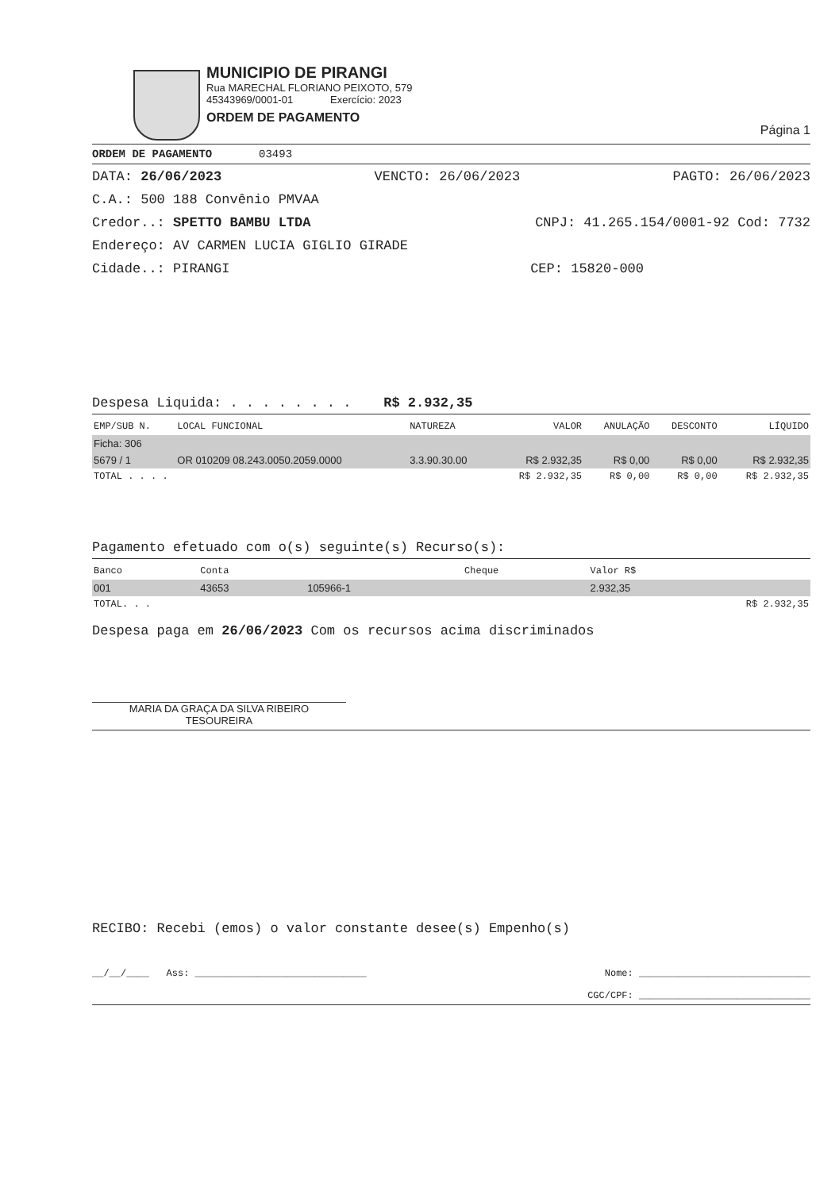MUNICIPIO DE PIRANGI
Rua MARECHAL FLORIANO PEIXOTO, 579
45343969/0001-01 Exercício: 2023
ORDEM DE PAGAMENTO
Página 1
ORDEM DE PAGAMENTO 03493
DATA: 26/06/2023 VENCTO: 26/06/2023 PAGTO: 26/06/2023
C.A.: 500 188 Convênio PMVAA
Credor..: SPETTO BAMBU LTDA CNPJ: 41.265.154/0001-92 Cod: 7732
Endereço: AV CARMEN LUCIA GIGLIO GIRADE
Cidade..: PIRANGI CEP: 15820-000
Despesa Liquida: . . . . . . . . R$ 2.932,35
| EMP/SUB N. | LOCAL FUNCIONAL | NATUREZA | VALOR | ANULAÇÃO | DESCONTO | LÍQUIDO |
| --- | --- | --- | --- | --- | --- | --- |
| Ficha: 306 | | | | | | |
| 5679 / 1 | OR 010209 08.243.0050.2059.0000 | 3.3.90.30.00 | R$ 2.932,35 | R$ 0,00 | R$ 0,00 | R$ 2.932,35 |
| TOTAL . . . . | | | R$ 2.932,35 | R$ 0,00 | R$ 0,00 | R$ 2.932,35 |
Pagamento efetuado com o(s) seguinte(s) Recurso(s):
| Banco | Conta | | Cheque | Valor R$ |
| --- | --- | --- | --- | --- |
| 001 | 43653 | 105966-1 | | 2.932,35 |
| TOTAL. . . | | | | R$ 2.932,35 |
Despesa paga em 26/06/2023 Com os recursos acima discriminados
MARIA DA GRAÇA DA SILVA RIBEIRO
TESOUREIRA
RECIBO: Recebi (emos) o valor constante desee(s) Empenho(s)
__/__/____ Ass: ______________________________ Nome: ______________________________
CGC/CPF: ______________________________